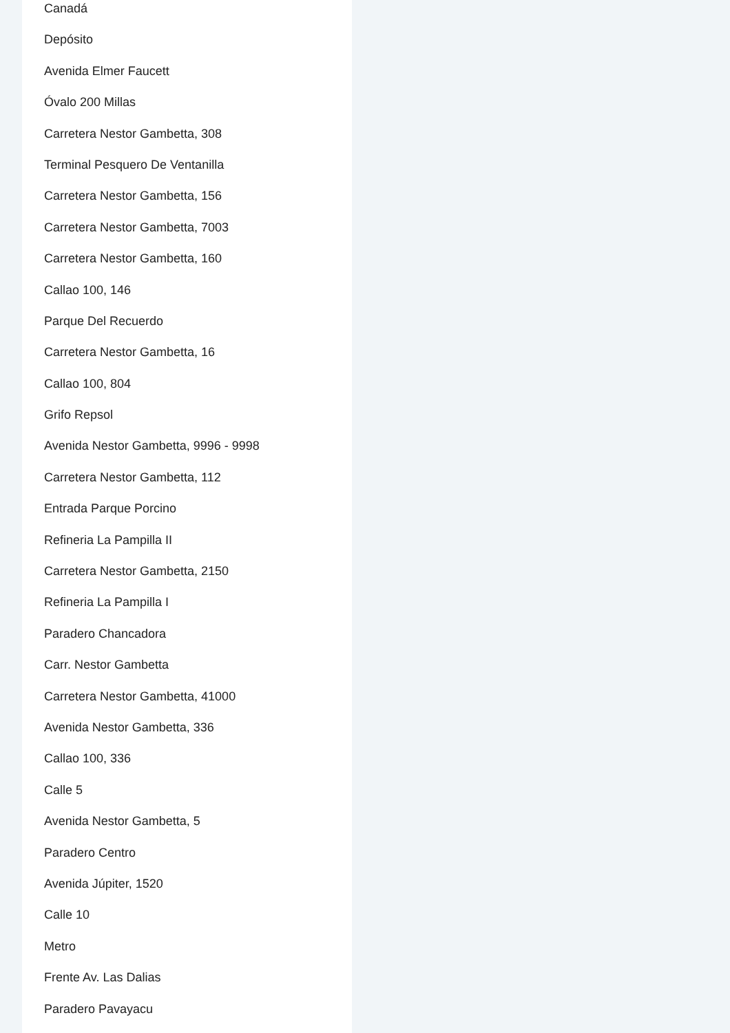Canadá
Depósito
Avenida Elmer Faucett
Óvalo 200 Millas
Carretera Nestor Gambetta, 308
Terminal Pesquero De Ventanilla
Carretera Nestor Gambetta, 156
Carretera Nestor Gambetta, 7003
Carretera Nestor Gambetta, 160
Callao 100, 146
Parque Del Recuerdo
Carretera Nestor Gambetta, 16
Callao 100, 804
Grifo Repsol
Avenida Nestor Gambetta, 9996 - 9998
Carretera Nestor Gambetta, 112
Entrada Parque Porcino
Refineria La Pampilla II
Carretera Nestor Gambetta, 2150
Refineria La Pampilla I
Paradero Chancadora
Carr. Nestor Gambetta
Carretera Nestor Gambetta, 41000
Avenida Nestor Gambetta, 336
Callao 100, 336
Calle 5
Avenida Nestor Gambetta, 5
Paradero Centro
Avenida Júpiter, 1520
Calle 10
Metro
Frente Av. Las Dalias
Paradero Pavayacu